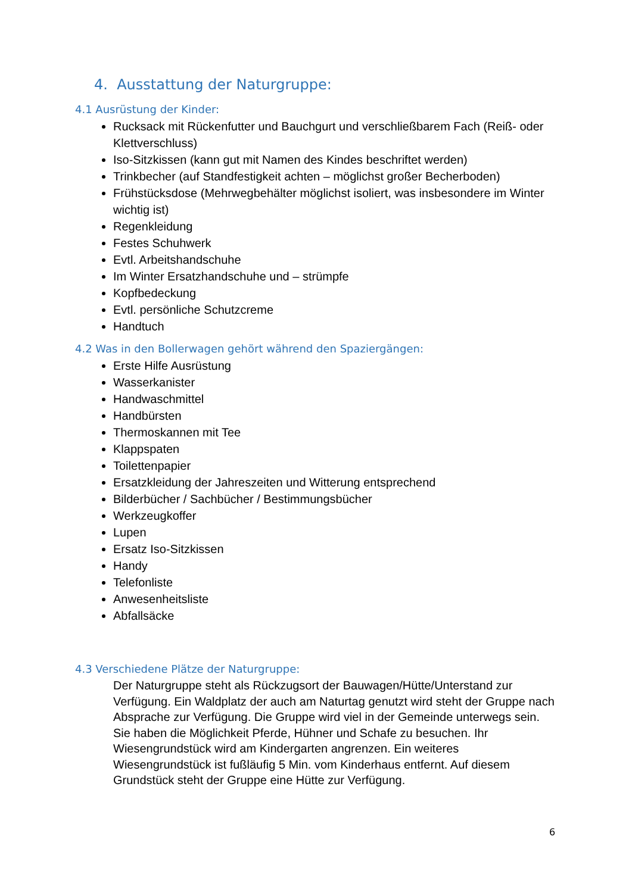4. Ausstattung der Naturgruppe:
4.1 Ausrüstung der Kinder:
Rucksack mit Rückenfutter und Bauchgurt und verschließbarem Fach (Reiß- oder Klettverschluss)
Iso-Sitzkissen (kann gut mit Namen des Kindes beschriftet werden)
Trinkbecher (auf Standfestigkeit achten – möglichst großer Becherboden)
Frühstücksdose (Mehrwegbehälter möglichst isoliert, was insbesondere im Winter wichtig ist)
Regenkleidung
Festes Schuhwerk
Evtl. Arbeitshandschuhe
Im Winter Ersatzhandschuhe und – strümpfe
Kopfbedeckung
Evtl. persönliche Schutzcreme
Handtuch
4.2 Was in den Bollerwagen gehört während den Spaziergängen:
Erste Hilfe Ausrüstung
Wasserkanister
Handwaschmittel
Handbürsten
Thermoskannen mit Tee
Klappspaten
Toilettenpapier
Ersatzkleidung der Jahreszeiten und Witterung entsprechend
Bilderbücher / Sachbücher / Bestimmungsbücher
Werkzeugkoffer
Lupen
Ersatz Iso-Sitzkissen
Handy
Telefonliste
Anwesenheitsliste
Abfallsäcke
4.3 Verschiedene Plätze der Naturgruppe:
Der Naturgruppe steht als Rückzugsort der Bauwagen/Hütte/Unterstand zur Verfügung. Ein Waldplatz der auch am Naturtag genutzt wird steht der Gruppe nach Absprache zur Verfügung. Die Gruppe wird viel in der Gemeinde unterwegs sein. Sie haben die Möglichkeit Pferde, Hühner und Schafe zu besuchen. Ihr Wiesengrundstück wird am Kindergarten angrenzen. Ein weiteres Wiesengrundstück ist fußläufig 5 Min. vom Kinderhaus entfernt. Auf diesem Grundstück steht der Gruppe eine Hütte zur Verfügung.
6